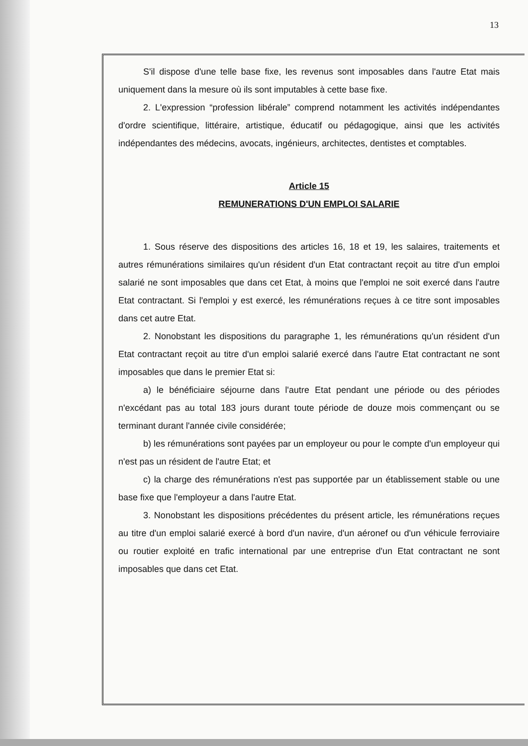13
S'il dispose d'une telle base fixe, les revenus sont imposables dans l'autre Etat mais uniquement dans la mesure où ils sont imputables à cette base fixe.
2. L'expression “profession libérale” comprend notamment les activités indépendantes d'ordre scientifique, littéraire, artistique, éducatif ou pédagogique, ainsi que les activités indépendantes des médecins, avocats, ingénieurs, architectes, dentistes et comptables.
Article 15
REMUNERATIONS D'UN EMPLOI SALARIE
1. Sous réserve des dispositions des articles 16, 18 et 19, les salaires, traitements et autres rémunérations similaires qu'un résident d'un Etat contractant reçoit au titre d'un emploi salarié ne sont imposables que dans cet Etat, à moins que l'emploi ne soit exercé dans l'autre Etat contractant. Si l'emploi y est exercé, les rémunérations reçues à ce titre sont imposables dans cet autre Etat.
2. Nonobstant les dispositions du paragraphe 1, les rémunérations qu'un résident d'un Etat contractant reçoit au titre d'un emploi salarié exercé dans l'autre Etat contractant ne sont imposables que dans le premier Etat si:
a) le bénéficiaire séjourne dans l'autre Etat pendant une période ou des périodes n'excédant pas au total 183 jours durant toute période de douze mois commençant ou se terminant durant l'année civile considérée;
b) les rémunérations sont payées par un employeur ou pour le compte d'un employeur qui n'est pas un résident de l'autre Etat; et
c) la charge des rémunérations n'est pas supportée par un établissement stable ou une base fixe que l'employeur a dans l'autre Etat.
3. Nonobstant les dispositions précédentes du présent article, les rémunérations reçues au titre d'un emploi salarié exercé à bord d'un navire, d'un aéronef ou d'un véhicule ferroviaire ou routier exploité en trafic international par une entreprise d'un Etat contractant ne sont imposables que dans cet Etat.